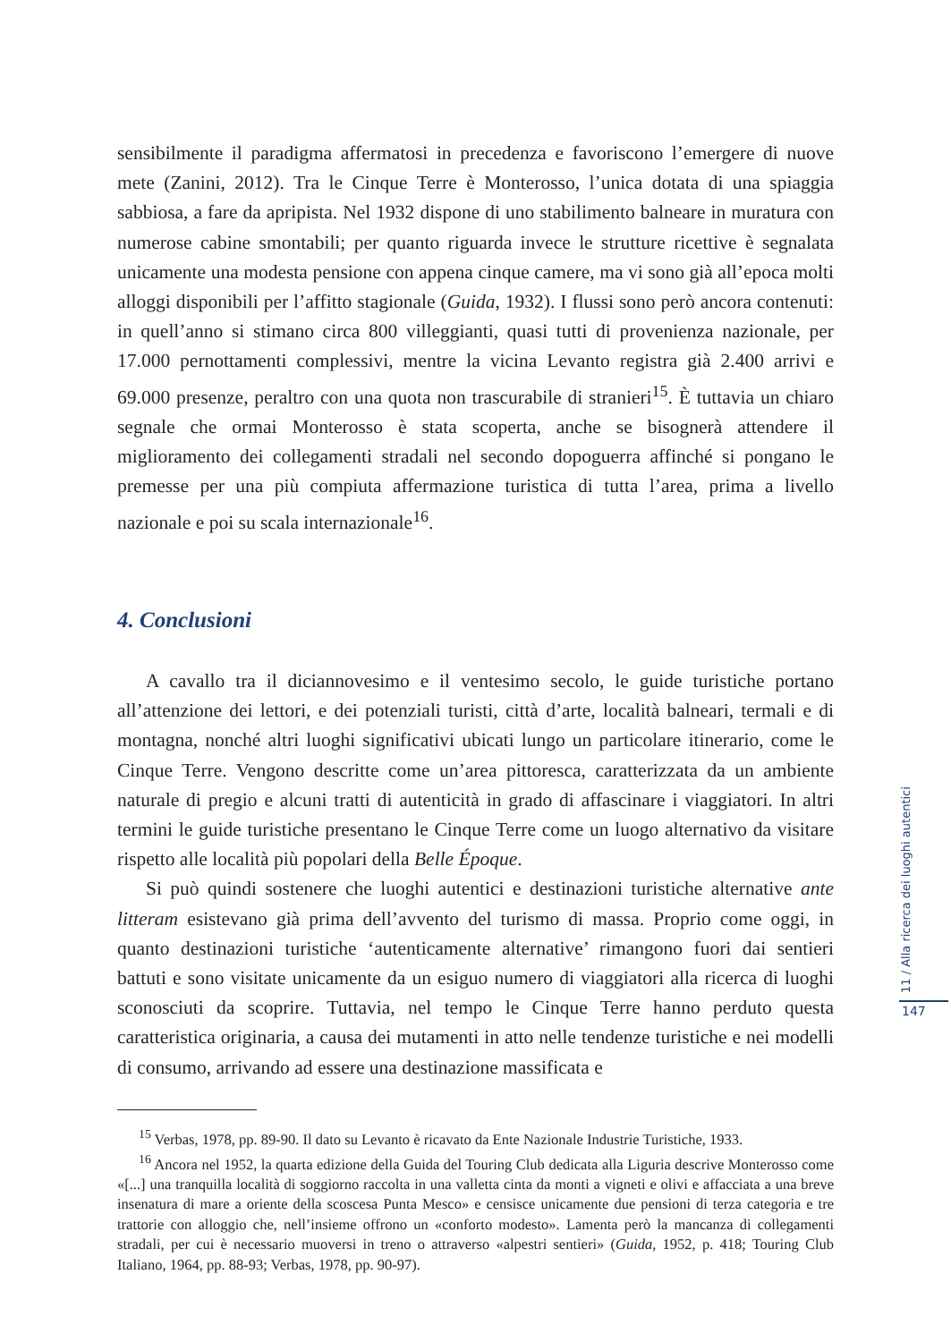sensibilmente il paradigma affermatosi in precedenza e favoriscono l’emergere di nuove mete (Zanini, 2012). Tra le Cinque Terre è Monterosso, l’unica dotata di una spiaggia sabbiosa, a fare da apripista. Nel 1932 dispone di uno stabilimento balneare in muratura con numerose cabine smontabili; per quanto riguarda invece le strutture ricettive è segnalata unicamente una modesta pensione con appena cinque camere, ma vi sono già all’epoca molti alloggi disponibili per l’affitto stagionale (Guida, 1932). I flussi sono però ancora contenuti: in quell’anno si stimano circa 800 villeggianti, quasi tutti di provenienza nazionale, per 17.000 pernottamenti complessivi, mentre la vicina Levanto registra già 2.400 arrivi e 69.000 presenze, peraltro con una quota non trascurabile di stranieri<sup>15</sup>. È tuttavia un chiaro segnale che ormai Monterosso è stata scoperta, anche se bisognerà attendere il miglioramento dei collegamenti stradali nel secondo dopoguerra affinché si pongano le premesse per una più compiuta affermazione turistica di tutta l’area, prima a livello nazionale e poi su scala internazionale<sup>16</sup>.
4. Conclusioni
A cavallo tra il diciannovesimo e il ventesimo secolo, le guide turistiche portano all’attenzione dei lettori, e dei potenziali turisti, città d’arte, località balneari, termali e di montagna, nonché altri luoghi significativi ubicati lungo un particolare itinerario, come le Cinque Terre. Vengono descritte come un’area pittoresca, caratterizzata da un ambiente naturale di pregio e alcuni tratti di autenticità in grado di affascinare i viaggiatori. In altri termini le guide turistiche presentano le Cinque Terre come un luogo alternativo da visitare rispetto alle località più popolari della Belle Époque.
Si può quindi sostenere che luoghi autentici e destinazioni turistiche alternative ante litteram esistevano già prima dell’avvento del turismo di massa. Proprio come oggi, in quanto destinazioni turistiche ‘autenticamente alternative’ rimangono fuori dai sentieri battuti e sono visitate unicamente da un esiguo numero di viaggiatori alla ricerca di luoghi sconosciuti da scoprire. Tuttavia, nel tempo le Cinque Terre hanno perduto questa caratteristica originaria, a causa dei mutamenti in atto nelle tendenze turistiche e nei modelli di consumo, arrivando ad essere una destinazione massificata e
<sup>15</sup> Verbas, 1978, pp. 89-90. Il dato su Levanto è ricavato da Ente Nazionale Industrie Turistiche, 1933.
<sup>16</sup> Ancora nel 1952, la quarta edizione della Guida del Touring Club dedicata alla Liguria descrive Monterosso come «[...] una tranquilla località di soggiorno raccolta in una valletta cinta da monti a vigneti e olivi e affacciata a una breve insenatura di mare a oriente della scoscesa Punta Mesco» e censisce unicamente due pensioni di terza categoria e tre trattorie con alloggio che, nell’insieme offrono un «conforto modesto». Lamenta però la mancanza di collegamenti stradali, per cui è necessario muoversi in treno o attraverso «alpestri sentieri» (Guida, 1952, p. 418; Touring Club Italiano, 1964, pp. 88-93; Verbas, 1978, pp. 90-97).
11 / Alla ricerca dei luoghi autentici
147